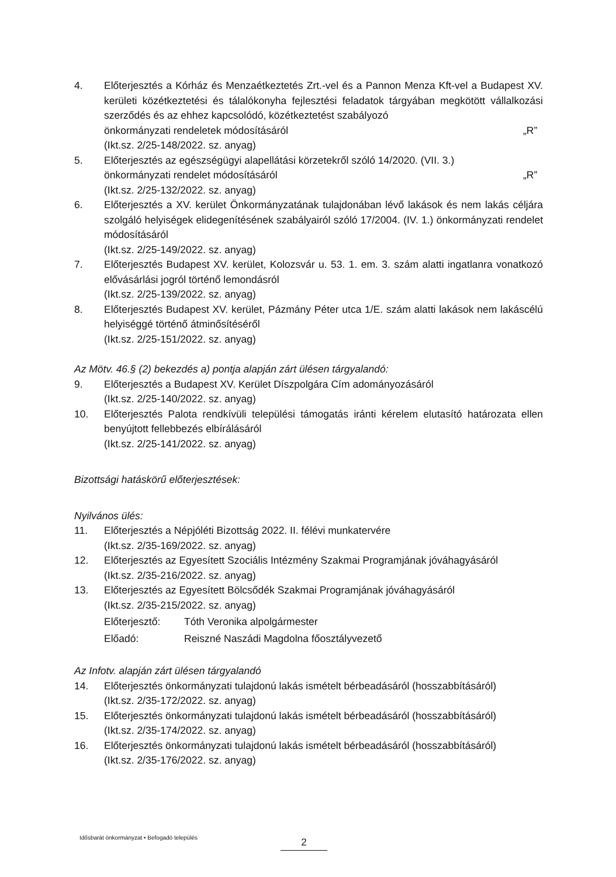4. Előterjesztés a Kórház és Menzaétkeztetés Zrt.-vel és a Pannon Menza Kft-vel a Budapest XV. kerületi közétkeztetési és tálalókonyha fejlesztési feladatok tárgyában megkötött vállalkozási szerződés és az ehhez kapcsolódó, közétkeztetést szabályozó
önkormányzati rendeletek módosításáról „R”
(Ikt.sz. 2/25-148/2022. sz. anyag)
5. Előterjesztés az egészségügyi alapellátási körzetekről szóló 14/2020. (VII. 3.)
önkormányzati rendelet módosításáról „R”
(Ikt.sz. 2/25-132/2022. sz. anyag)
6. Előterjesztés a XV. kerület Önkormányzatának tulajdonában lévő lakások és nem lakás céljára szolgáló helyiségek elidegenítésének szabályairól szóló 17/2004. (IV. 1.) önkormányzati rendelet módosításáról
(Ikt.sz. 2/25-149/2022. sz. anyag)
7. Előterjesztés Budapest XV. kerület, Kolozsvár u. 53. 1. em. 3. szám alatti ingatlanra vonatkozó elővásárlási jogról történő lemondásról
(Ikt.sz. 2/25-139/2022. sz. anyag)
8. Előterjesztés Budapest XV. kerület, Pázmány Péter utca 1/E. szám alatti lakások nem lakáscélú helyiséggé történő átminősítéséről
(Ikt.sz. 2/25-151/2022. sz. anyag)
Az Mötv. 46.§ (2) bekezdés a) pontja alapján zárt ülésen tárgyalandó:
9. Előterjesztés a Budapest XV. Kerület Díszpolgára Cím adományozásáról
(Ikt.sz. 2/25-140/2022. sz. anyag)
10. Előterjesztés Palota rendkívüli települési támogatás iránti kérelem elutasító határozata ellen benyújtott fellebbezés elbírálásáról
(Ikt.sz. 2/25-141/2022. sz. anyag)
Bizottsági hatáskörű előterjesztések:
Nyilvános ülés:
11. Előterjesztés a Népjóléti Bizottság 2022. II. félévi munkatervére
(Ikt.sz. 2/35-169/2022. sz. anyag)
12. Előterjesztés az Egyesített Szociális Intézmény Szakmai Programjának jóváhagyásáról
(Ikt.sz. 2/35-216/2022. sz. anyag)
13. Előterjesztés az Egyesített Bölcsődék Szakmai Programjának jóváhagyásáról
(Ikt.sz. 2/35-215/2022. sz. anyag)
Előterjesztő: Tóth Veronika alpolgármester
Előadó: Reiszné Naszádi Magdolna főosztályvezető
Az Infotv. alapján zárt ülésen tárgyalandó
14. Előterjesztés önkormányzati tulajdonú lakás ismételt bérbeadásáról (hosszabbításáról)
(Ikt.sz. 2/35-172/2022. sz. anyag)
15. Előterjesztés önkormányzati tulajdonú lakás ismételt bérbeadásáról (hosszabbításáról)
(Ikt.sz. 2/35-174/2022. sz. anyag)
16. Előterjesztés önkormányzati tulajdonú lakás ismételt bérbeadásáról (hosszabbításáról)
(Ikt.sz. 2/35-176/2022. sz. anyag)
Idősbarát önkormányzat • Befogadó település
2